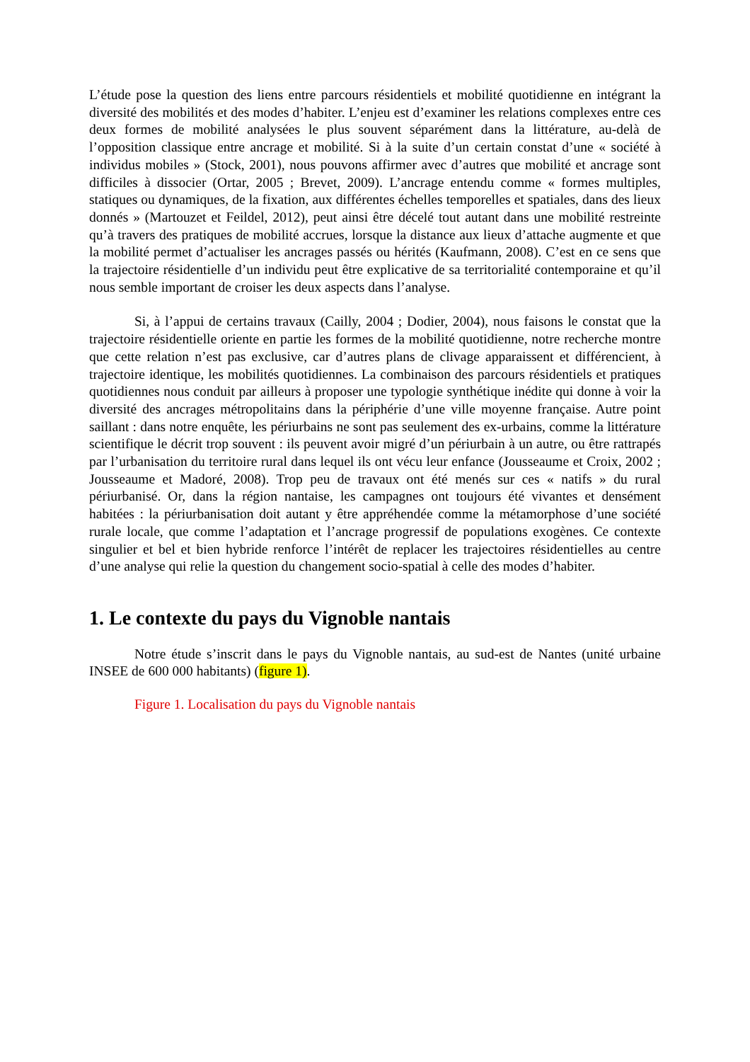L’étude pose la question des liens entre parcours résidentiels et mobilité quotidienne en intégrant la diversité des mobilités et des modes d’habiter. L’enjeu est d’examiner les relations complexes entre ces deux formes de mobilité analysées le plus souvent séparément dans la littérature, au-delà de l’opposition classique entre ancrage et mobilité. Si à la suite d’un certain constat d’une « société à individus mobiles » (Stock, 2001), nous pouvons affirmer avec d’autres que mobilité et ancrage sont difficiles à dissocier (Ortar, 2005 ; Brevet, 2009). L’ancrage entendu comme « formes multiples, statiques ou dynamiques, de la fixation, aux différentes échelles temporelles et spatiales, dans des lieux donnés » (Martouzet et Feildel, 2012), peut ainsi être décelé tout autant dans une mobilité restreinte qu’à travers des pratiques de mobilité accrues, lorsque la distance aux lieux d’attache augmente et que la mobilité permet d’actualiser les ancrages passés ou hérités (Kaufmann, 2008). C’est en ce sens que la trajectoire résidentielle d’un individu peut être explicative de sa territorialité contemporaine et qu’il nous semble important de croiser les deux aspects dans l’analyse.
Si, à l’appui de certains travaux (Cailly, 2004 ; Dodier, 2004), nous faisons le constat que la trajectoire résidentielle oriente en partie les formes de la mobilité quotidienne, notre recherche montre que cette relation n’est pas exclusive, car d’autres plans de clivage apparaissent et différencient, à trajectoire identique, les mobilités quotidiennes. La combinaison des parcours résidentiels et pratiques quotidiennes nous conduit par ailleurs à proposer une typologie synthétique inédite qui donne à voir la diversité des ancrages métropolitains dans la périphérie d’une ville moyenne française. Autre point saillant : dans notre enquête, les périurbains ne sont pas seulement des ex-urbains, comme la littérature scientifique le décrit trop souvent : ils peuvent avoir migré d’un périurbain à un autre, ou être rattrapés par l’urbanisation du territoire rural dans lequel ils ont vécu leur enfance (Jousseaume et Croix, 2002 ; Jousseaume et Madoré, 2008). Trop peu de travaux ont été menés sur ces « natifs » du rural périurbanisé. Or, dans la région nantaise, les campagnes ont toujours été vivantes et densément habitées : la périurbanisation doit autant y être appréhendée comme la métamorphose d’une société rurale locale, que comme l’adaptation et l’ancrage progressif de populations exogènes. Ce contexte singulier et bel et bien hybride renforce l’intérêt de replacer les trajectoires résidentielles au centre d’une analyse qui relie la question du changement socio-spatial à celle des modes d’habiter.
1. Le contexte du pays du Vignoble nantais
Notre étude s’inscrit dans le pays du Vignoble nantais, au sud-est de Nantes (unité urbaine INSEE de 600 000 habitants) (figure 1).
Figure 1. Localisation du pays du Vignoble nantais